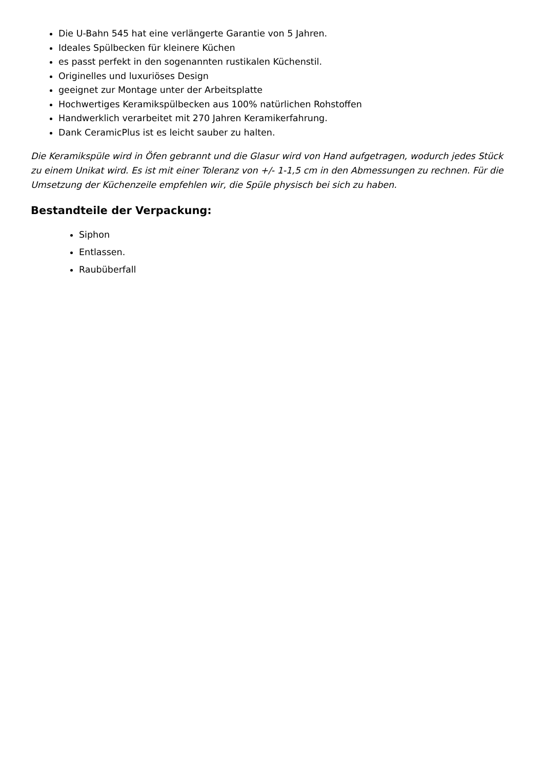Die U-Bahn 545 hat eine verlängerte Garantie von 5 Jahren.
Ideales Spülbecken für kleinere Küchen
es passt perfekt in den sogenannten rustikalen Küchenstil.
Originelles und luxuriöses Design
geeignet zur Montage unter der Arbeitsplatte
Hochwertiges Keramikspülbecken aus 100% natürlichen Rohstoffen
Handwerklich verarbeitet mit 270 Jahren Keramikerfahrung.
Dank CeramicPlus ist es leicht sauber zu halten.
Die Keramikspüle wird in Öfen gebrannt und die Glasur wird von Hand aufgetragen, wodurch jedes Stück zu einem Unikat wird. Es ist mit einer Toleranz von +/- 1-1,5 cm in den Abmessungen zu rechnen. Für die Umsetzung der Küchenzeile empfehlen wir, die Spüle physisch bei sich zu haben.
Bestandteile der Verpackung:
Siphon
Entlassen.
Raubüberfall